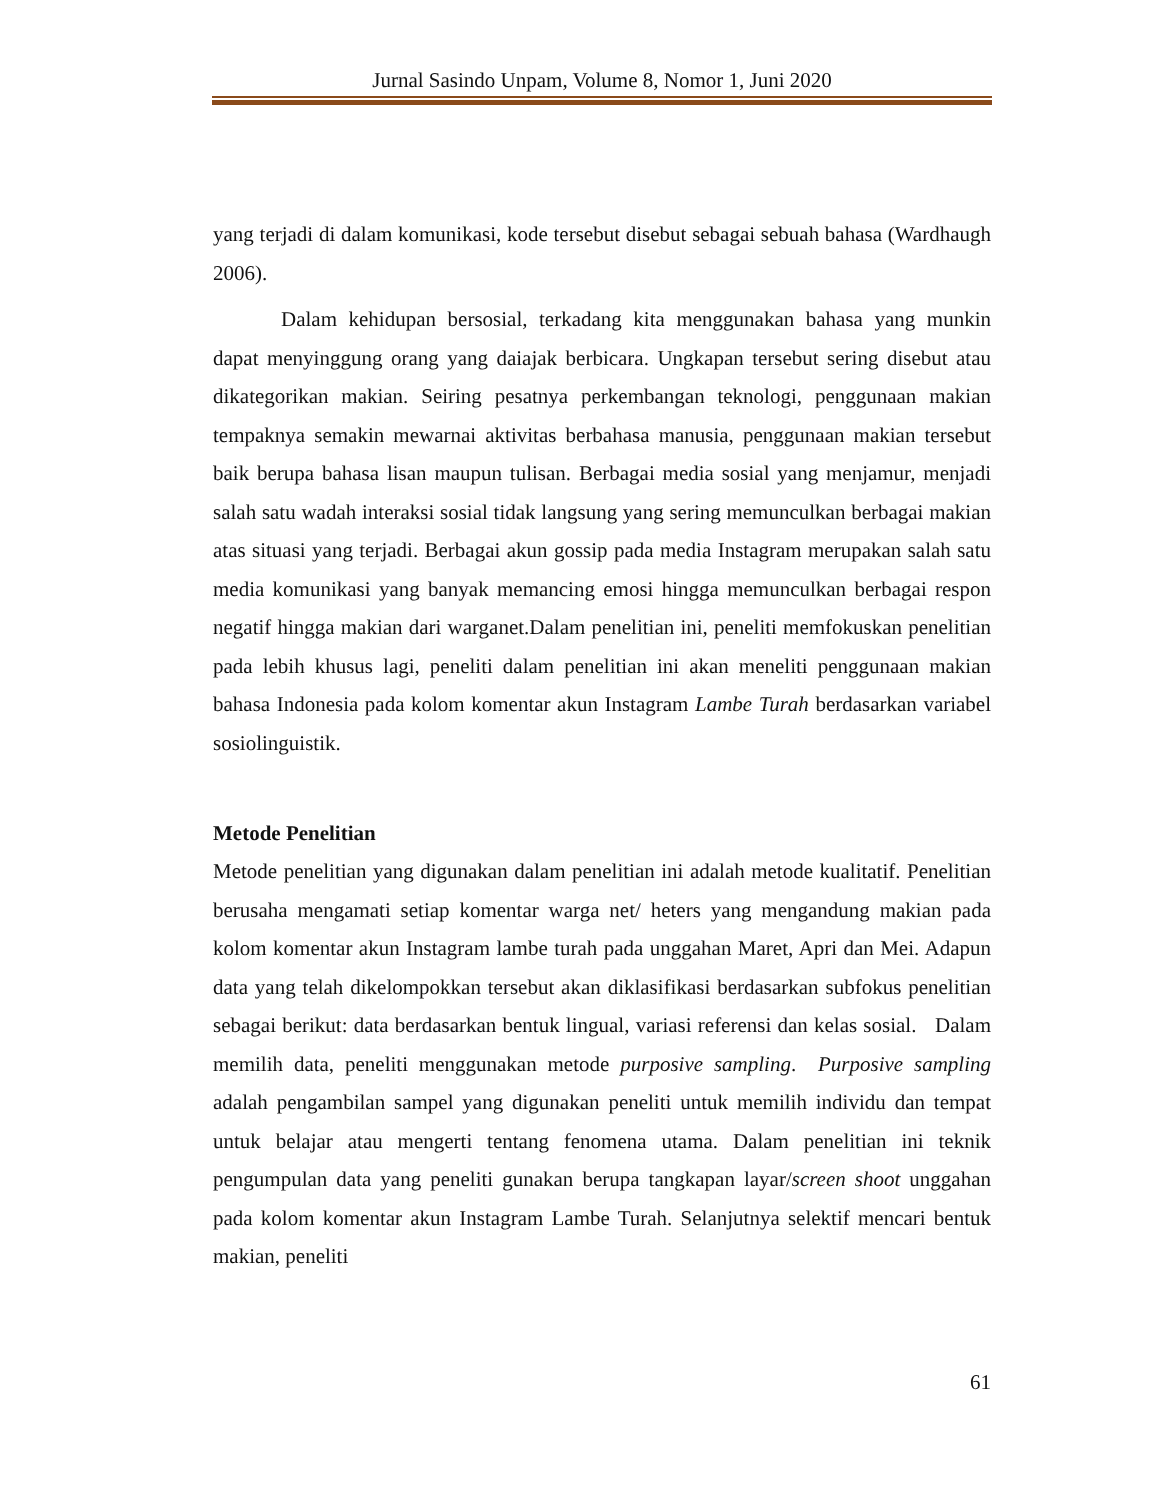Jurnal Sasindo Unpam, Volume 8, Nomor 1, Juni 2020
yang terjadi di dalam komunikasi, kode tersebut disebut sebagai sebuah bahasa (Wardhaugh 2006).
Dalam kehidupan bersosial, terkadang kita menggunakan bahasa yang munkin dapat menyinggung orang yang daiajak berbicara. Ungkapan tersebut sering disebut atau dikategorikan makian. Seiring pesatnya perkembangan teknologi, penggunaan makian tempaknya semakin mewarnai aktivitas berbahasa manusia, penggunaan makian tersebut baik berupa bahasa lisan maupun tulisan. Berbagai media sosial yang menjamur, menjadi salah satu wadah interaksi sosial tidak langsung yang sering memunculkan berbagai makian atas situasi yang terjadi. Berbagai akun gossip pada media Instagram merupakan salah satu media komunikasi yang banyak memancing emosi hingga memunculkan berbagai respon negatif hingga makian dari warganet.Dalam penelitian ini, peneliti memfokuskan penelitian pada lebih khusus lagi, peneliti dalam penelitian ini akan meneliti penggunaan makian bahasa Indonesia pada kolom komentar akun Instagram Lambe Turah berdasarkan variabel sosiolinguistik.
Metode Penelitian
Metode penelitian yang digunakan dalam penelitian ini adalah metode kualitatif. Penelitian berusaha mengamati setiap komentar warga net/ heters yang mengandung makian pada kolom komentar akun Instagram lambe turah pada unggahan Maret, Apri dan Mei. Adapun data yang telah dikelompokkan tersebut akan diklasifikasi berdasarkan subfokus penelitian sebagai berikut: data berdasarkan bentuk lingual, variasi referensi dan kelas sosial. Dalam memilih data, peneliti menggunakan metode purposive sampling. Purposive sampling adalah pengambilan sampel yang digunakan peneliti untuk memilih individu dan tempat untuk belajar atau mengerti tentang fenomena utama. Dalam penelitian ini teknik pengumpulan data yang peneliti gunakan berupa tangkapan layar/screen shoot unggahan pada kolom komentar akun Instagram Lambe Turah. Selanjutnya selektif mencari bentuk makian, peneliti
61